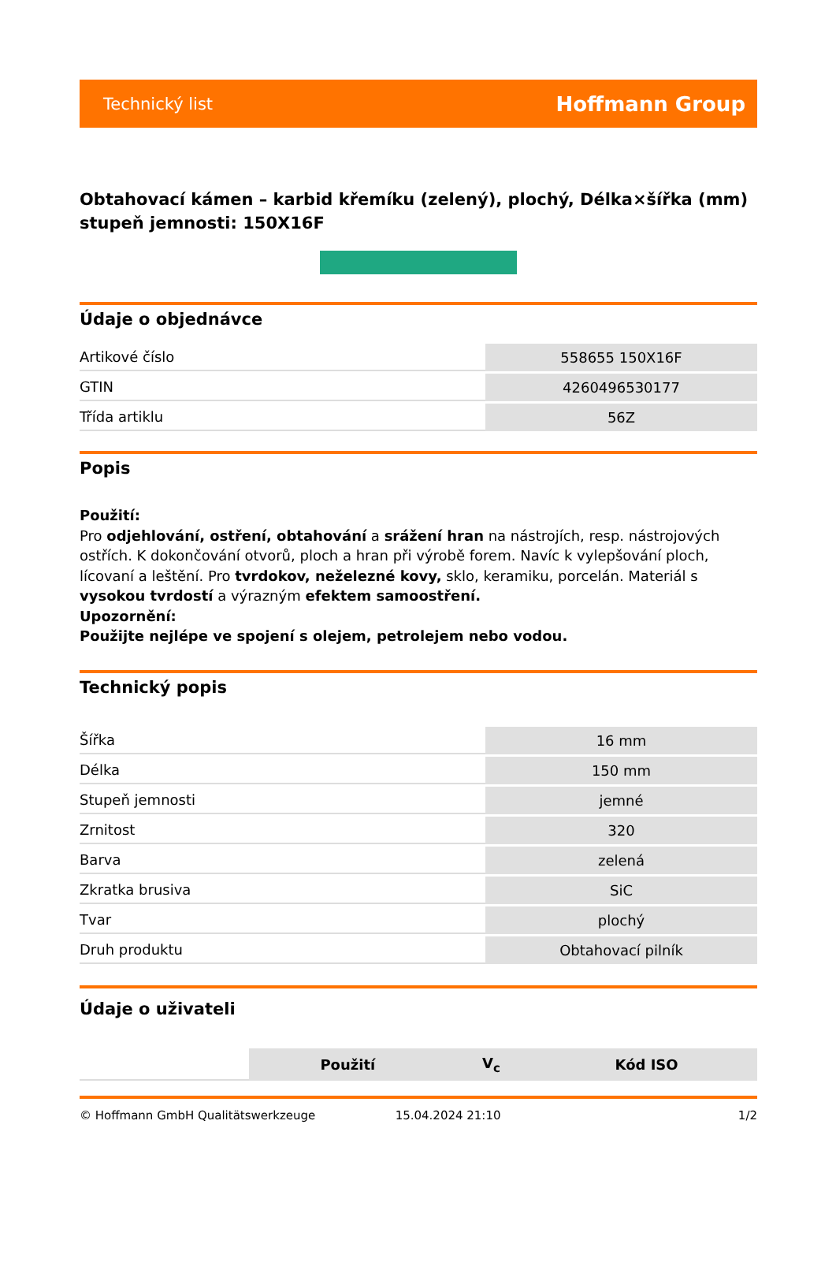Technický list Hoffmann Group
Obtahovací kámen – karbid křemíku (zelený), plochý, Délka×šířka (mm) stupeň jemnosti: 150X16F
Údaje o objednávce
| Artikové číslo | 558655 150X16F |
| GTIN | 4260496530177 |
| Třída artiklu | 56Z |
Popis
Použití:
Pro odjehlování, ostření, obtahování a srážení hran na nástrojích, resp. nástrojových ostřích. K dokončování otvorů, ploch a hran při výrobě forem. Navíc k vylepšování ploch, lícovaní a leštění. Pro tvrdokov, neželezné kovy, sklo, keramiku, porcelán. Materiál s vysokou tvrdostí a výrazným efektem samoostření.
Upozornění:
Použijte nejlépe ve spojení s olejem, petrolejem nebo vodou.
Technický popis
| Šířka | 16 mm |
| Délka | 150 mm |
| Stupeň jemnosti | jemné |
| Zrnitost | 320 |
| Barva | zelená |
| Zkratka brusiva | SiC |
| Tvar | plochý |
| Druh produktu | Obtahovací pilník |
Údaje o uživateli
| | Použití | V<sub>c</sub> | Kód ISO |
© Hoffmann GmbH Qualitätswerkzeuge 15.04.2024 21:10 1/2